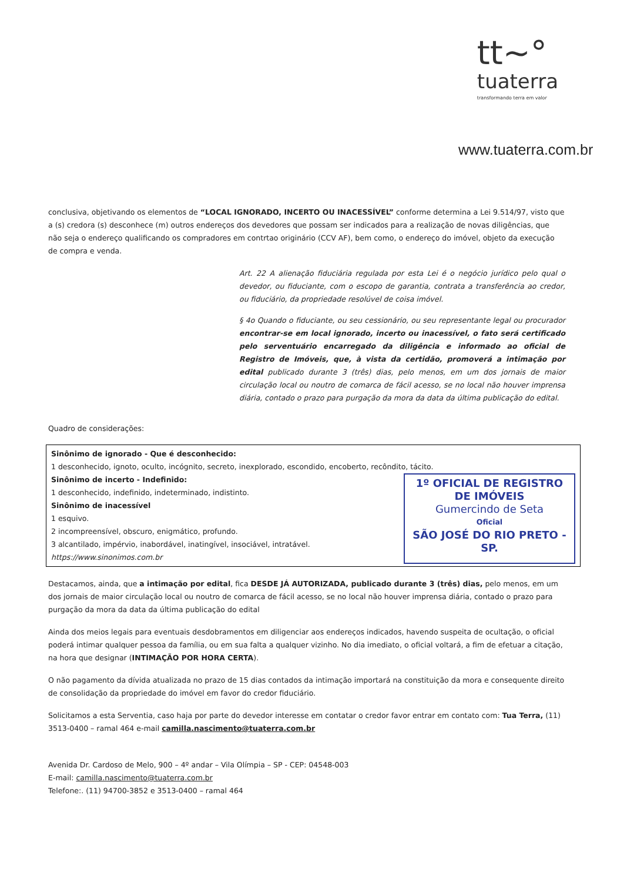tt~°
tuaterra
transformando terra em valor
www.tuaterra.com.br
conclusiva, objetivando os elementos de “LOCAL IGNORADO, INCERTO OU INACESSÍVEL” conforme determina a Lei 9.514/97, visto que a (s) credora (s) desconhece (m) outros endereços dos devedores que possam ser indicados para a realização de novas diligências, que não seja o endereço qualificando os compradores em contrtao originário (CCV AF), bem como, o endereço do imóvel, objeto da execução de compra e venda.
Art. 22 A alienação fiduciária regulada por esta Lei é o negócio jurídico pelo qual o devedor, ou fiduciante, com o escopo de garantia, contrata a transferência ao credor, ou fiduciário, da propriedade resolúvel de coisa imóvel.
§ 4o Quando o fiduciante, ou seu cessionário, ou seu representante legal ou procurador encontrar-se em local ignorado, incerto ou inacessível, o fato será certificado pelo serventuário encarregado da diligência e informado ao oficial de Registro de Imóveis, que, à vista da certidão, promoverá a intimação por edital publicado durante 3 (três) dias, pelo menos, em um dos jornais de maior circulação local ou noutro de comarca de fácil acesso, se no local não houver imprensa diária, contado o prazo para purgação da mora da data da última publicação do edital.
Quadro de considerações:
| Sinônimo de ignorado - Que é desconhecido: 1 desconhecido, ignoto, oculto, incógnito, secreto, inexplorado, escondido, encoberto, recôndito, tácito. Sinônimo de incerto - Indefinido: 1 desconhecido, indefinido, indeterminado, indistinto. Sinônimo de inacessível 1 esquivo. 2 incompreensível, obscuro, enigmático, profundo. 3 alcantilado, impérvio, inabordável, inatingível, insociável, intratável. https://www.sinonimos.com.br 1º OFICIAL DE REGISTRO DE IMÓVEIS Gumercindo de Seta Oficial SÃO JOSÉ DO RIO PRETO - SP. |
Destacamos, ainda, que a intimação por edital, fica DESDE JÁ AUTORIZADA, publicado durante 3 (três) dias, pelo menos, em um dos jornais de maior circulação local ou noutro de comarca de fácil acesso, se no local não houver imprensa diária, contado o prazo para purgação da mora da data da última publicação do edital
Ainda dos meios legais para eventuais desdobramentos em diligenciar aos endereços indicados, havendo suspeita de ocultação, o oficial poderá intimar qualquer pessoa da família, ou em sua falta a qualquer vizinho. No dia imediato, o oficial voltará, a fim de efetuar a citação, na hora que designar (INTIMAÇÃO POR HORA CERTA).
O não pagamento da dívida atualizada no prazo de 15 dias contados da intimação importará na constituição da mora e consequente direito de consolidação da propriedade do imóvel em favor do credor fiduciário.
Solicitamos a esta Serventia, caso haja por parte do devedor interesse em contatar o credor favor entrar em contato com: Tua Terra, (11) 3513-0400 – ramal 464 e-mail camilla.nascimento@tuaterra.com.br
Avenida Dr. Cardoso de Melo, 900 – 4º andar – Vila Olímpia – SP - CEP: 04548-003
E-mail: camilla.nascimento@tuaterra.com.br
Telefone:. (11) 94700-3852 e 3513-0400 – ramal 464